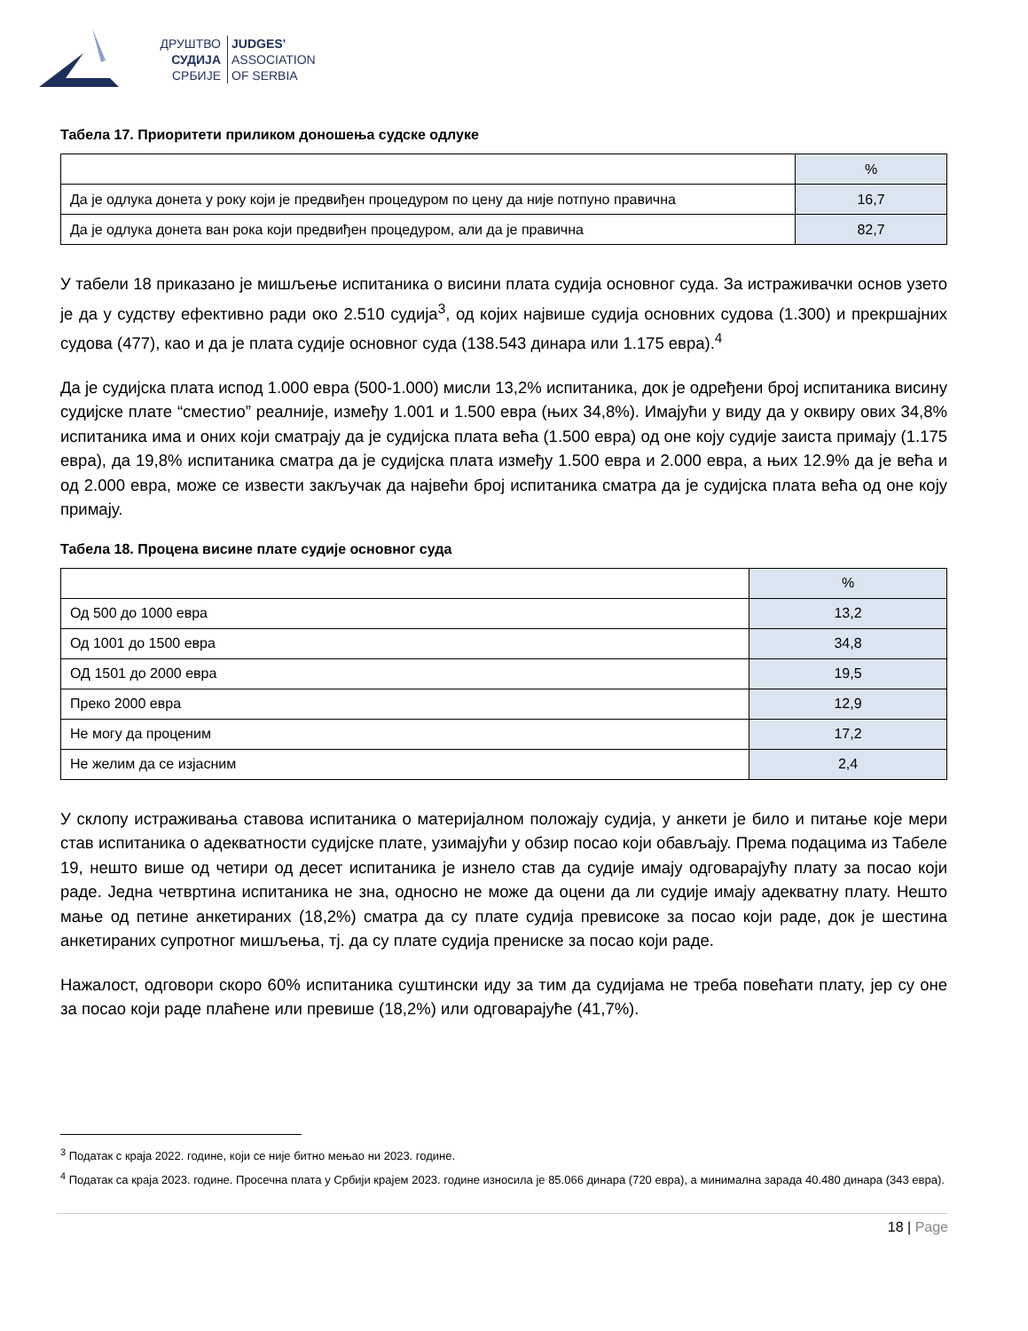ДРУШТВО
СУДИЈА
СРБИЈЕ
JUDGES’
ASSOCIATION
OF SERBIA
Табела 17. Приоритети приликом доношења судске одлуке
| | % |
| Да је одлука донета у року који је предвиђен процедуром по цену да није потпуно правична | 16,7 |
| Да је одлука донета ван рока који предвиђен процедуром, али да је правична | 82,7 |
У табели 18 приказано је мишљење испитаника о висини плата судија основног суда. За истраживачки основ узето је да у судству ефективно ради око 2.510 судија<sup>3</sup>, од којих највише судија основних судова (1.300) и прекршајних судова (477), као и да је плата судије основног суда (138.543 динара или 1.175 евра).<sup>4</sup>
Да је судијска плата испод 1.000 евра (500-1.000) мисли 13,2% испитаника, док је одређени број испитаника висину судијске плате “сместио” реалније, између 1.001 и 1.500 евра (њих 34,8%). Имајући у виду да у оквиру ових 34,8% испитаника има и оних који сматрају да је судијска плата већа (1.500 евра) од оне коју судије заиста примају (1.175 евра), да 19,8% испитаника сматра да је судијска плата између 1.500 евра и 2.000 евра, а њих 12.9% да је већа и од 2.000 евра, може се извести закључак да највећи број испитаника сматра да је судијска плата већа од оне коју примају.
Табела 18. Процена висине плате судије основног суда
| | % |
| Од 500 до 1000 евра | 13,2 |
| Од 1001 до 1500 евра | 34,8 |
| ОД 1501 до 2000 евра | 19,5 |
| Преко 2000 евра | 12,9 |
| Не могу да проценим | 17,2 |
| Не желим да се изјасним | 2,4 |
У склопу истраживања ставова испитаника о материјалном положају судија, у анкети је било и питање које мери став испитаника о адекватности судијске плате, узимајући у обзир посао који обављају. Према подацима из Табеле 19, нешто више од четири од десет испитаника је изнело став да судије имају одговарајућу плату за посао који раде. Једна четвртина испитаника не зна, односно не може да оцени да ли судије имају адекватну плату. Нешто мање од петине анкетираних (18,2%) сматра да су плате судија превисоке за посао који раде, док је шестина анкетираних супротног мишљења, тј. да су плате судија прениске за посао који раде.
Нажалост, одговори скоро 60% испитаника суштински иду за тим да судијама не треба повећати плату, јер су оне за посао који раде плаћене или превише (18,2%) или одговарајуће (41,7%).
<sup>3</sup> Податак с краја 2022. године, који се није битно мењао ни 2023. године.
<sup>4</sup> Податак са краја 2023. године. Просечна плата у Србији крајем 2023. године износила је 85.066 динара (720 евра), а минимална зарада 40.480 динара (343 евра).
18 | Page